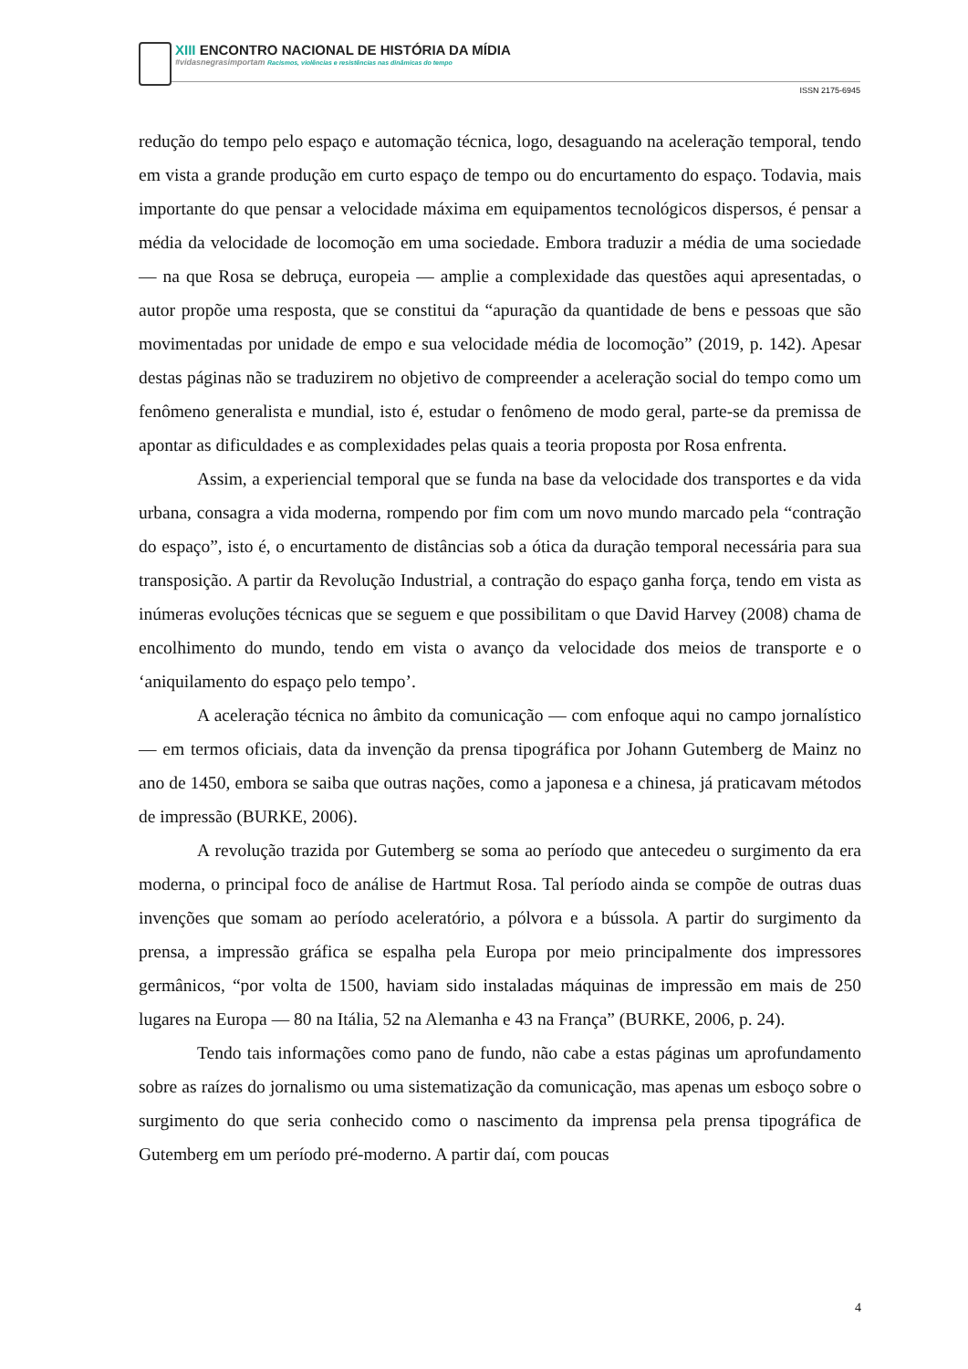XIII ENCONTRO NACIONAL DE HISTÓRIA DA MÍDIA
#vidasnegrasimportam Racismos, violências e resistências nas dinâmicas do tempo
ISSN 2175-6945
redução do tempo pelo espaço e automação técnica, logo, desaguando na aceleração temporal, tendo em vista a grande produção em curto espaço de tempo ou do encurtamento do espaço. Todavia, mais importante do que pensar a velocidade máxima em equipamentos tecnológicos dispersos, é pensar a média da velocidade de locomoção em uma sociedade. Embora traduzir a média de uma sociedade — na que Rosa se debruça, europeia — amplie a complexidade das questões aqui apresentadas, o autor propõe uma resposta, que se constitui da “apuração da quantidade de bens e pessoas que são movimentadas por unidade de empo e sua velocidade média de locomoção” (2019, p. 142). Apesar destas páginas não se traduzirem no objetivo de compreender a aceleração social do tempo como um fenômeno generalista e mundial, isto é, estudar o fenômeno de modo geral, parte-se da premissa de apontar as dificuldades e as complexidades pelas quais a teoria proposta por Rosa enfrenta.
Assim, a experiencial temporal que se funda na base da velocidade dos transportes e da vida urbana, consagra a vida moderna, rompendo por fim com um novo mundo marcado pela “contração do espaço”, isto é, o encurtamento de distâncias sob a ótica da duração temporal necessária para sua transposição. A partir da Revolução Industrial, a contração do espaço ganha força, tendo em vista as inúmeras evoluções técnicas que se seguem e que possibilitam o que David Harvey (2008) chama de encolhimento do mundo, tendo em vista o avanço da velocidade dos meios de transporte e o ‘aniquilamento do espaço pelo tempo’.
A aceleração técnica no âmbito da comunicação — com enfoque aqui no campo jornalístico — em termos oficiais, data da invenção da prensa tipográfica por Johann Gutemberg de Mainz no ano de 1450, embora se saiba que outras nações, como a japonesa e a chinesa, já praticavam métodos de impressão (BURKE, 2006).
A revolução trazida por Gutemberg se soma ao período que antecedeu o surgimento da era moderna, o principal foco de análise de Hartmut Rosa. Tal período ainda se compõe de outras duas invenções que somam ao período aceleratório, a pólvora e a bússola. A partir do surgimento da prensa, a impressão gráfica se espalha pela Europa por meio principalmente dos impressores germânicos, “por volta de 1500, haviam sido instaladas máquinas de impressão em mais de 250 lugares na Europa — 80 na Itália, 52 na Alemanha e 43 na França” (BURKE, 2006, p. 24).
Tendo tais informações como pano de fundo, não cabe a estas páginas um aprofundamento sobre as raízes do jornalismo ou uma sistematização da comunicação, mas apenas um esboço sobre o surgimento do que seria conhecido como o nascimento da imprensa pela prensa tipográfica de Gutemberg em um período pré-moderno. A partir daí, com poucas
4